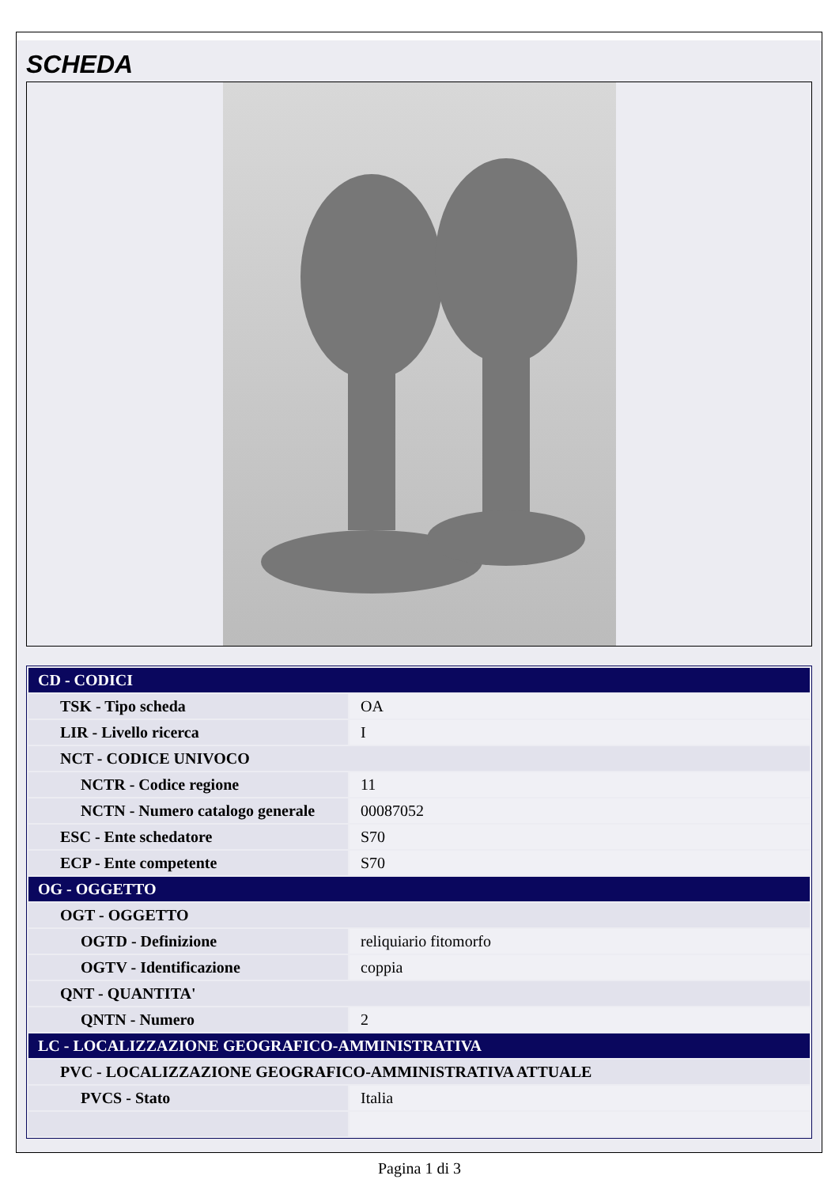SCHEDA
| CD - CODICI | |
| TSK - Tipo scheda | OA |
| LIR - Livello ricerca | I |
| NCT - CODICE UNIVOCO | |
| NCTR - Codice regione | 11 |
| NCTN - Numero catalogo generale | 00087052 |
| ESC - Ente schedatore | S70 |
| ECP - Ente competente | S70 |
| OG - OGGETTO | |
| OGT - OGGETTO | |
| OGTD - Definizione | reliquiario fitomorfo |
| OGTV - Identificazione | coppia |
| QNT - QUANTITA' | |
| QNTN - Numero | 2 |
| LC - LOCALIZZAZIONE GEOGRAFICO-AMMINISTRATIVA | |
| PVC - LOCALIZZAZIONE GEOGRAFICO-AMMINISTRATIVA ATTUALE | |
| PVCS - Stato | Italia |
Pagina 1 di 3